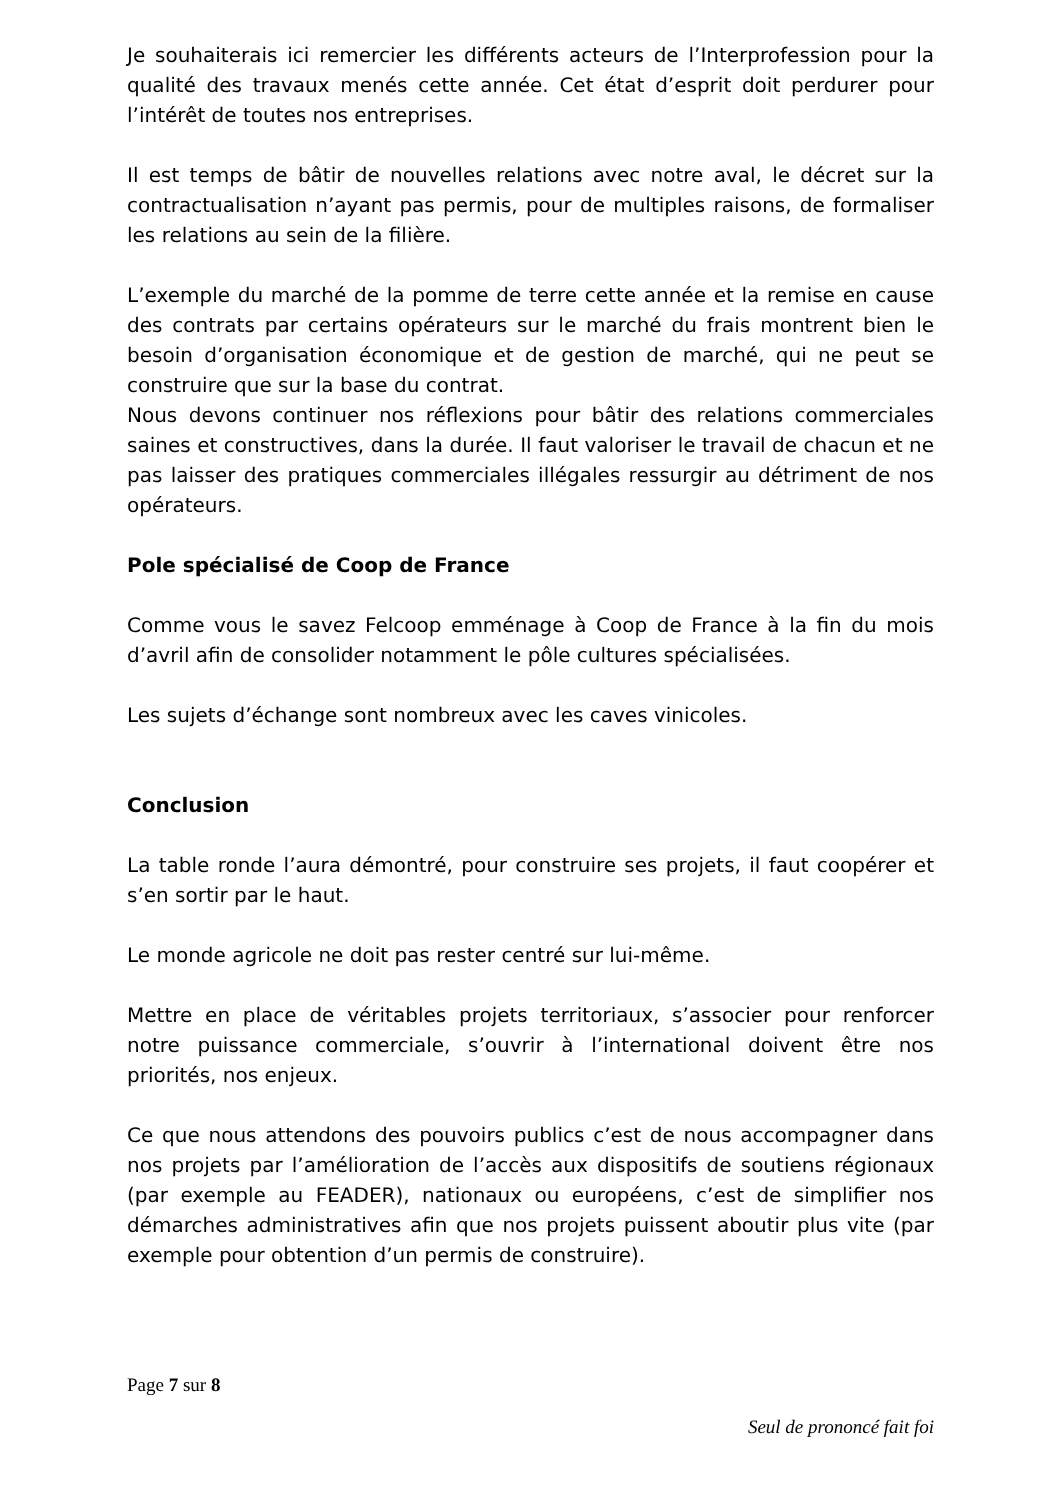Je souhaiterais ici remercier les différents acteurs de l’Interprofession pour la qualité des travaux menés cette année. Cet état d’esprit doit perdurer pour l’intérêt de toutes nos entreprises.
Il est temps de bâtir de nouvelles relations avec notre aval, le décret sur la contractualisation n’ayant pas permis, pour de multiples raisons, de formaliser les relations au sein de la filière.
L’exemple du marché de la pomme de terre cette année et la remise en cause des contrats par certains opérateurs sur le marché du frais montrent bien le besoin d’organisation économique et de gestion de marché, qui ne peut se construire que sur la base du contrat.
Nous devons continuer nos réflexions pour bâtir des relations commerciales saines et constructives, dans la durée. Il faut valoriser le travail de chacun et ne pas laisser des pratiques commerciales illégales ressurgir au détriment de nos opérateurs.
Pole spécialisé de Coop de France
Comme vous le savez Felcoop emménage à Coop de France à la fin du mois d’avril afin de consolider notamment le pôle cultures spécialisées.
Les sujets d’échange sont nombreux avec les caves vinicoles.
Conclusion
La table ronde l’aura démontré, pour construire ses projets, il faut coopérer et s’en sortir par le haut.
Le monde agricole ne doit pas rester centré sur lui-même.
Mettre en place de véritables projets territoriaux, s’associer pour renforcer notre puissance commerciale, s’ouvrir à l’international doivent être nos priorités, nos enjeux.
Ce que nous attendons des pouvoirs publics c’est de nous accompagner dans nos projets par l’amélioration de l’accès aux dispositifs de soutiens régionaux (par exemple au FEADER), nationaux ou européens, c’est de simplifier nos démarches administratives afin que nos projets puissent aboutir plus vite (par exemple pour obtention d’un permis de construire).
Page 7 sur 8
Seul de prononcé fait foi